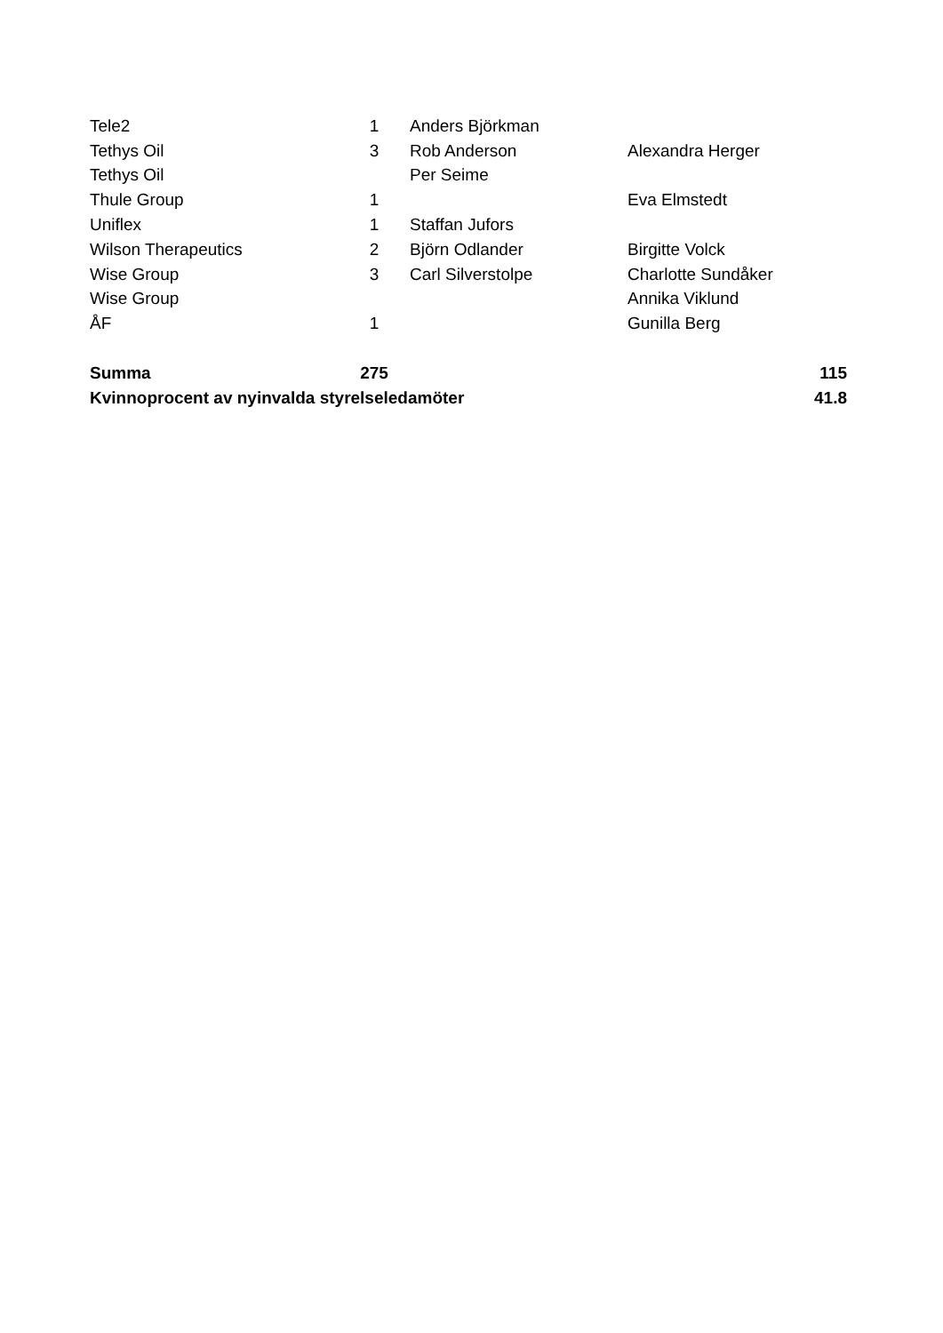| Tele2 | 1 | Anders Björkman | | |
| Tethys Oil | 3 | Rob Anderson | Alexandra Herger | |
| Tethys Oil | | Per Seime | | |
| Thule Group | 1 | | Eva Elmstedt | |
| Uniflex | 1 | Staffan Jufors | | |
| Wilson Therapeutics | 2 | Björn Odlander | Birgitte Volck | |
| Wise Group | 3 | Carl Silverstolpe | Charlotte Sundåker | |
| Wise Group | | | Annika Viklund | |
| ÅF | 1 | | Gunilla Berg | |
| Summa | 275 | | | 115 |
| Kvinnoprocent av nyinvalda styrelseledamöter | | | | 41.8 |